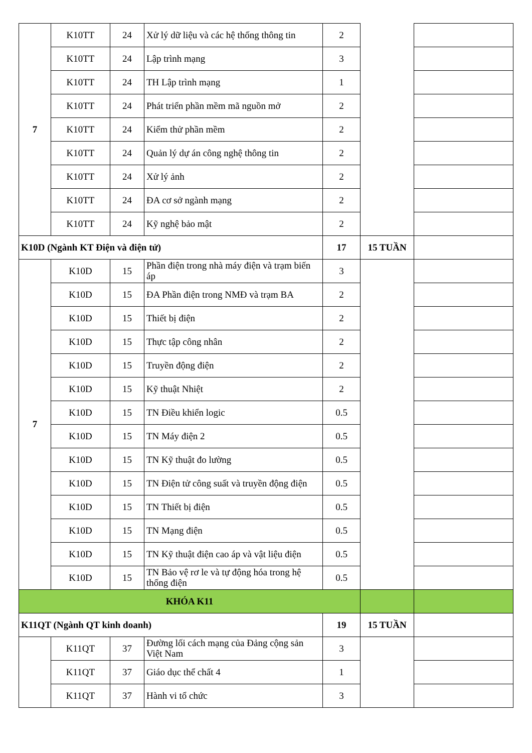| 7 | K10TT | 24 | Xử lý dữ liệu và các hệ thống thông tin | 2 | | |
| | K10TT | 24 | Lập trình mạng | 3 | | |
| | K10TT | 24 | TH Lập trình mạng | 1 | | |
| | K10TT | 24 | Phát triển phần mềm mã nguồn mở | 2 | | |
| | K10TT | 24 | Kiểm thử phần mềm | 2 | | |
| | K10TT | 24 | Quản lý dự án công nghệ thông tin | 2 | | |
| | K10TT | 24 | Xử lý ảnh | 2 | | |
| | K10TT | 24 | ĐA cơ sở ngành mạng | 2 | | |
| | K10TT | 24 | Kỹ nghệ bảo mật | 2 | | |
| K10D (Ngành KT Điện và điện tử) | | | | 17 | 15 TUẦN | |
| 7 | K10D | 15 | Phần điện trong nhà máy điện và trạm biến áp | 3 | | |
| | K10D | 15 | ĐA Phần điện trong NMĐ và trạm BA | 2 | | |
| | K10D | 15 | Thiết bị điện | 2 | | |
| | K10D | 15 | Thực tập công nhân | 2 | | |
| | K10D | 15 | Truyền động điện | 2 | | |
| | K10D | 15 | Kỹ thuật Nhiệt | 2 | | |
| | K10D | 15 | TN Điều khiển logic | 0.5 | | |
| | K10D | 15 | TN Máy điện 2 | 0.5 | | |
| | K10D | 15 | TN Kỹ thuật đo lường | 0.5 | | |
| | K10D | 15 | TN Điện tử công suất và truyền động điện | 0.5 | | |
| | K10D | 15 | TN Thiết bị điện | 0.5 | | |
| | K10D | 15 | TN Mạng điện | 0.5 | | |
| | K10D | 15 | TN Kỹ thuật điện cao áp và vật liệu điện | 0.5 | | |
| | K10D | 15 | TN Bảo vệ rơ le và tự động hóa trong hệ thống điện | 0.5 | | |
| KHÓA K11 | | | | | | |
| K11QT (Ngành QT kinh doanh) | | | | 19 | 15 TUẦN | |
| | K11QT | 37 | Đường lối cách mạng của Đảng cộng sản Việt Nam | 3 | | |
| | K11QT | 37 | Giáo dục thể chất 4 | 1 | | |
| | K11QT | 37 | Hành vi tổ chức | 3 | | |